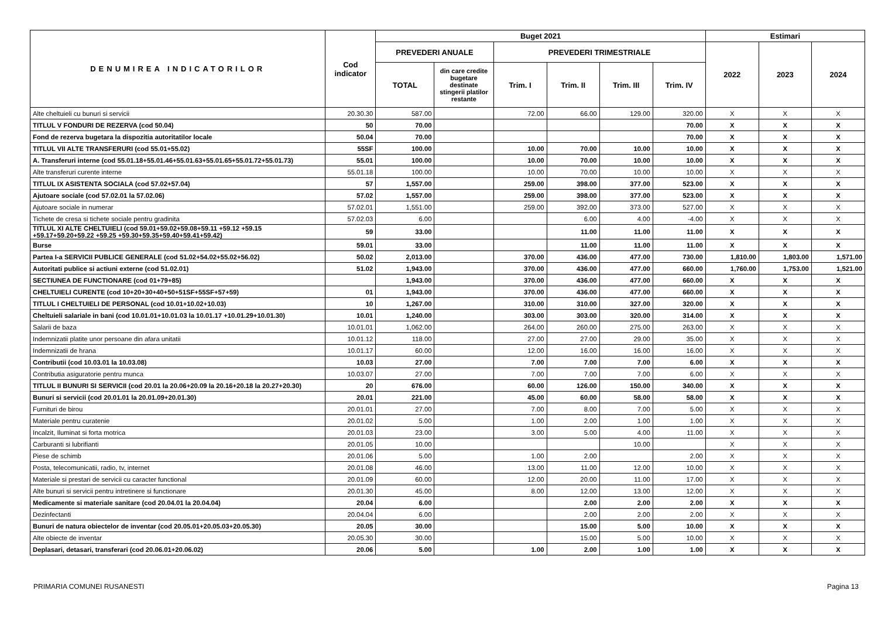| DENUMIREA INDICATORILOR | Cod indicator | Buget 2021 | | | | | | Estimari | | |
| --- | --- | --- | --- | --- | --- | --- | --- | --- | --- | --- |
| | | PREVEDERI ANUALE | | PREVEDERI TRIMESTRIALE | | | | 2022 | 2023 | 2024 |
| | | TOTAL | din care credite bugetare destinate stingerii platilor restante | Trim. I | Trim. II | Trim. III | Trim. IV | | | |
| Alte cheltuieli cu bunuri si servicii | 20.30.30 | 587.00 | | 72.00 | 66.00 | 129.00 | 320.00 | X | X | X |
| TITLUL V FONDURI DE REZERVA (cod 50.04) | 50 | 70.00 | | | | | 70.00 | X | X | X |
| Fond de rezerva bugetara la dispozitia autoritatilor locale | 50.04 | 70.00 | | | | | 70.00 | X | X | X |
| TITLUL VII ALTE TRANSFERURI (cod 55.01+55.02) | 55SF | 100.00 | | 10.00 | 70.00 | 10.00 | 10.00 | X | X | X |
| A. Transferuri interne (cod 55.01.18+55.01.46+55.01.63+55.01.65+55.01.72+55.01.73) | 55.01 | 100.00 | | 10.00 | 70.00 | 10.00 | 10.00 | X | X | X |
| Alte transferuri curente interne | 55.01.18 | 100.00 | | 10.00 | 70.00 | 10.00 | 10.00 | X | X | X |
| TITLUL IX ASISTENTA SOCIALA (cod 57.02+57.04) | 57 | 1,557.00 | | 259.00 | 398.00 | 377.00 | 523.00 | X | X | X |
| Ajutoare sociale (cod 57.02.01 la 57.02.06) | 57.02 | 1,557.00 | | 259.00 | 398.00 | 377.00 | 523.00 | X | X | X |
| Ajutoare sociale in numerar | 57.02.01 | 1,551.00 | | 259.00 | 392.00 | 373.00 | 527.00 | X | X | X |
| Tichete de cresa si tichete sociale pentru gradinita | 57.02.03 | 6.00 | | | 6.00 | 4.00 | -4.00 | X | X | X |
| TITLUL XI ALTE CHELTUIELI (cod 59.01+59.02+59.08+59.11 +59.12 +59.15 +59.17+59.20+59.22 +59.25 +59.30+59.35+59.40+59.41+59.42) | 59 | 33.00 | | | 11.00 | 11.00 | 11.00 | X | X | X |
| Burse | 59.01 | 33.00 | | | 11.00 | 11.00 | 11.00 | X | X | X |
| Partea I-a SERVICII PUBLICE GENERALE (cod 51.02+54.02+55.02+56.02) | 50.02 | 2,013.00 | | 370.00 | 436.00 | 477.00 | 730.00 | 1,810.00 | 1,803.00 | 1,571.00 |
| Autoritati publice si actiuni externe (cod 51.02.01) | 51.02 | 1,943.00 | | 370.00 | 436.00 | 477.00 | 660.00 | 1,760.00 | 1,753.00 | 1,521.00 |
| SECTIUNEA DE FUNCTIONARE (cod 01+79+85) | | 1,943.00 | | 370.00 | 436.00 | 477.00 | 660.00 | X | X | X |
| CHELTUIELI CURENTE (cod 10+20+30+40+50+51SF+55SF+57+59) | 01 | 1,943.00 | | 370.00 | 436.00 | 477.00 | 660.00 | X | X | X |
| TITLUL I CHELTUIELI DE PERSONAL (cod 10.01+10.02+10.03) | 10 | 1,267.00 | | 310.00 | 310.00 | 327.00 | 320.00 | X | X | X |
| Cheltuieli salariale in bani (cod 10.01.01+10.01.03 la 10.01.17 +10.01.29+10.01.30) | 10.01 | 1,240.00 | | 303.00 | 303.00 | 320.00 | 314.00 | X | X | X |
| Salarii de baza | 10.01.01 | 1,062.00 | | 264.00 | 260.00 | 275.00 | 263.00 | X | X | X |
| Indemnizatii platite unor persoane din afara unitatii | 10.01.12 | 118.00 | | 27.00 | 27.00 | 29.00 | 35.00 | X | X | X |
| Indemnizatii de hrana | 10.01.17 | 60.00 | | 12.00 | 16.00 | 16.00 | 16.00 | X | X | X |
| Contributii (cod 10.03.01 la 10.03.08) | 10.03 | 27.00 | | 7.00 | 7.00 | 7.00 | 6.00 | X | X | X |
| Contributia asiguratorie pentru munca | 10.03.07 | 27.00 | | 7.00 | 7.00 | 7.00 | 6.00 | X | X | X |
| TITLUL II BUNURI SI SERVICII (cod 20.01 la 20.06+20.09 la 20.16+20.18 la 20.27+20.30) | 20 | 676.00 | | 60.00 | 126.00 | 150.00 | 340.00 | X | X | X |
| Bunuri si servicii (cod 20.01.01 la 20.01.09+20.01.30) | 20.01 | 221.00 | | 45.00 | 60.00 | 58.00 | 58.00 | X | X | X |
| Furnituri de birou | 20.01.01 | 27.00 | | 7.00 | 8.00 | 7.00 | 5.00 | X | X | X |
| Materiale pentru curatenie | 20.01.02 | 5.00 | | 1.00 | 2.00 | 1.00 | 1.00 | X | X | X |
| Incalzit, Iluminat si forta motrica | 20.01.03 | 23.00 | | 3.00 | 5.00 | 4.00 | 11.00 | X | X | X |
| Carburanti si lubrifianti | 20.01.05 | 10.00 | | | | 10.00 | | X | X | X |
| Piese de schimb | 20.01.06 | 5.00 | | 1.00 | 2.00 | | 2.00 | X | X | X |
| Posta, telecomunicatii, radio, tv, internet | 20.01.08 | 46.00 | | 13.00 | 11.00 | 12.00 | 10.00 | X | X | X |
| Materiale si prestari de servicii cu caracter functional | 20.01.09 | 60.00 | | 12.00 | 20.00 | 11.00 | 17.00 | X | X | X |
| Alte bunuri si servicii pentru intretinere si functionare | 20.01.30 | 45.00 | | 8.00 | 12.00 | 13.00 | 12.00 | X | X | X |
| Medicamente si materiale sanitare (cod 20.04.01 la 20.04.04) | 20.04 | 6.00 | | | 2.00 | 2.00 | 2.00 | X | X | X |
| Dezinfectanti | 20.04.04 | 6.00 | | | 2.00 | 2.00 | 2.00 | X | X | X |
| Bunuri de natura obiectelor de inventar (cod 20.05.01+20.05.03+20.05.30) | 20.05 | 30.00 | | | 15.00 | 5.00 | 10.00 | X | X | X |
| Alte obiecte de inventar | 20.05.30 | 30.00 | | | 15.00 | 5.00 | 10.00 | X | X | X |
| Deplasari, detasari, transferari (cod 20.06.01+20.06.02) | 20.06 | 5.00 | | 1.00 | 2.00 | 1.00 | 1.00 | X | X | X |
PRIMARIA COMUNEI RUSANESTI Pagina 13